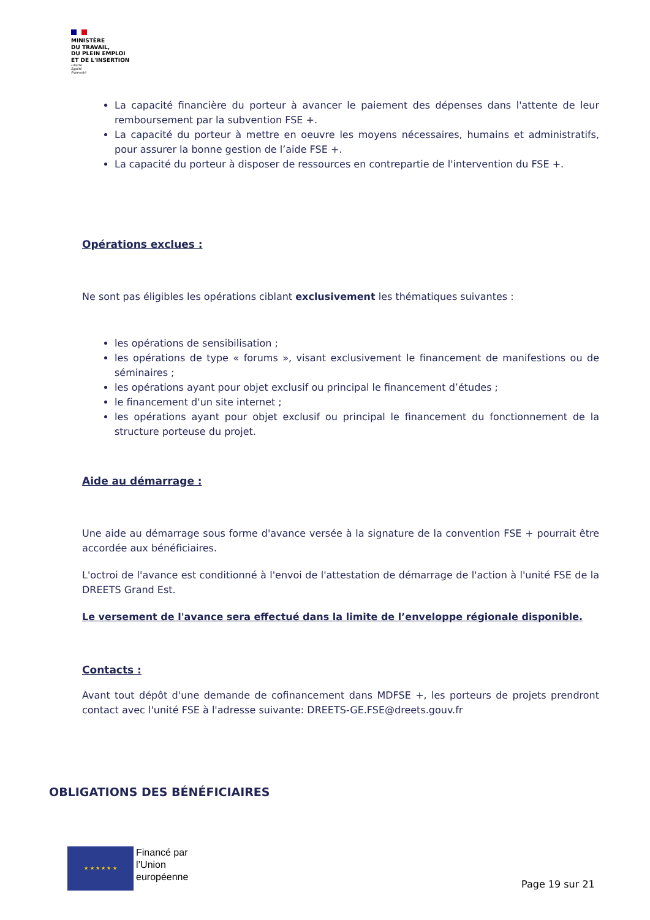MINISTÈRE
DU TRAVAIL,
DU PLEIN EMPLOI
ET DE L'INSERTION
Liberté
Égalité
Fraternité
La capacité financière du porteur à avancer le paiement des dépenses dans l'attente de leur remboursement par la subvention FSE +.
La capacité du porteur à mettre en oeuvre les moyens nécessaires, humains et administratifs, pour assurer la bonne gestion de l’aide FSE +.
La capacité du porteur à disposer de ressources en contrepartie de l'intervention du FSE +.
Opérations exclues :
Ne sont pas éligibles les opérations ciblant exclusivement les thématiques suivantes :
les opérations de sensibilisation ;
les opérations de type « forums », visant exclusivement le financement de manifestions ou de séminaires ;
les opérations ayant pour objet exclusif ou principal le financement d’études ;
le financement d'un site internet ;
les opérations ayant pour objet exclusif ou principal le financement du fonctionnement de la structure porteuse du projet.
Aide au démarrage :
Une aide au démarrage sous forme d'avance versée à la signature de la convention FSE + pourrait être accordée aux bénéficiaires.
L'octroi de l'avance est conditionné à l'envoi de l'attestation de démarrage de l'action à l'unité FSE de la DREETS Grand Est.
Le versement de l'avance sera effectué dans la limite de l’enveloppe régionale disponible.
Contacts :
Avant tout dépôt d'une demande de cofinancement dans MDFSE +, les porteurs de projets prendront contact avec l'unité FSE à l'adresse suivante: DREETS-GE.FSE@dreets.gouv.fr
OBLIGATIONS DES BÉNÉFICIAIRES
★ ★ ★ ★ ★ ★
Financé par
l’Union
européenne
Page 19 sur 21